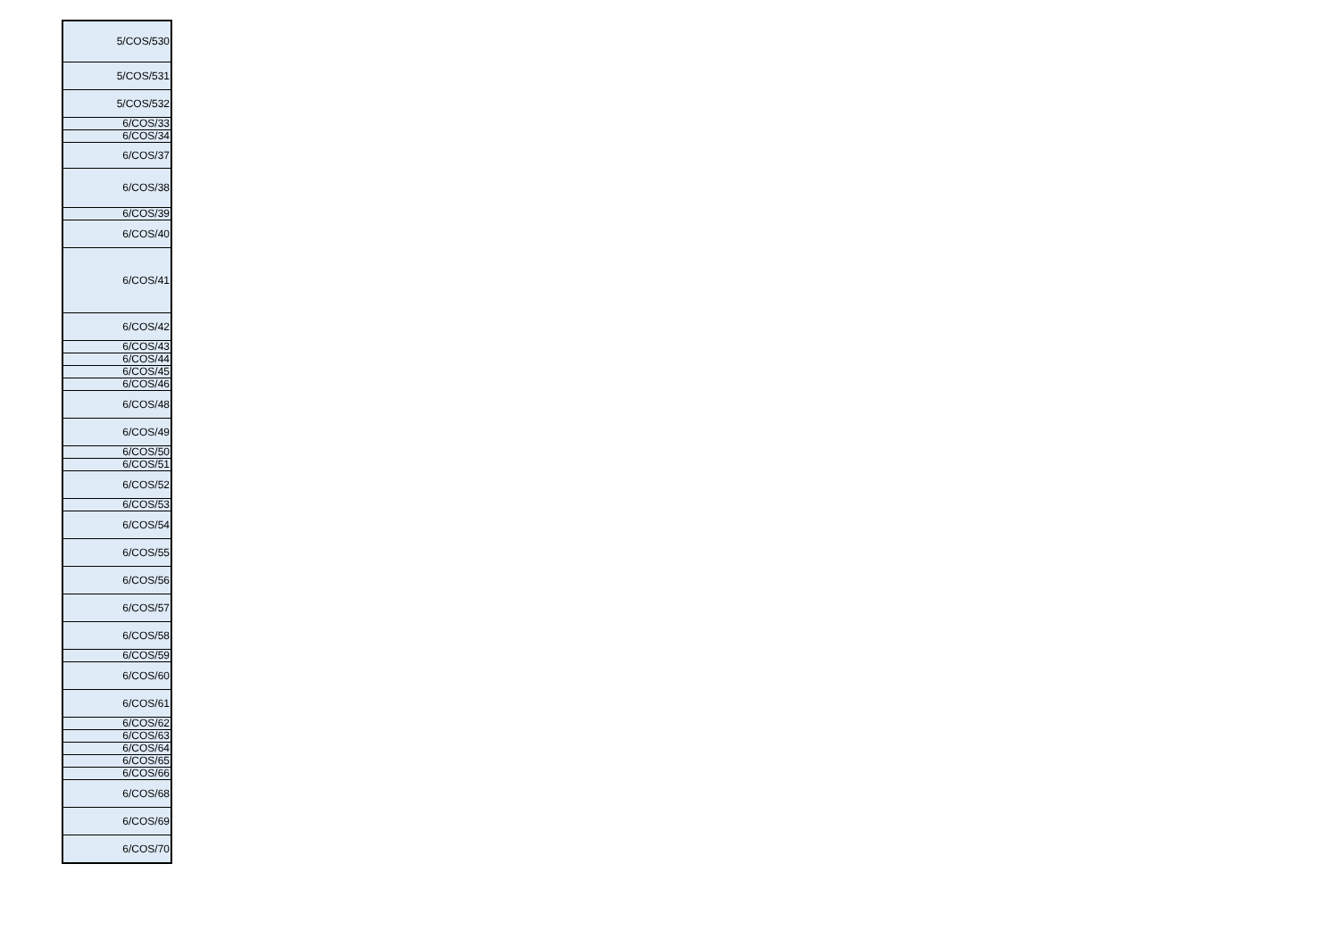| 5/COS/530 |
| 5/COS/531 |
| 5/COS/532 |
| 6/COS/33 |
| 6/COS/34 |
| 6/COS/37 |
| 6/COS/38 |
| 6/COS/39 |
| 6/COS/40 |
| 6/COS/41 |
| 6/COS/42 |
| 6/COS/43 |
| 6/COS/44 |
| 6/COS/45 |
| 6/COS/46 |
| 6/COS/48 |
| 6/COS/49 |
| 6/COS/50 |
| 6/COS/51 |
| 6/COS/52 |
| 6/COS/53 |
| 6/COS/54 |
| 6/COS/55 |
| 6/COS/56 |
| 6/COS/57 |
| 6/COS/58 |
| 6/COS/59 |
| 6/COS/60 |
| 6/COS/61 |
| 6/COS/62 |
| 6/COS/63 |
| 6/COS/64 |
| 6/COS/65 |
| 6/COS/66 |
| 6/COS/68 |
| 6/COS/69 |
| 6/COS/70 |